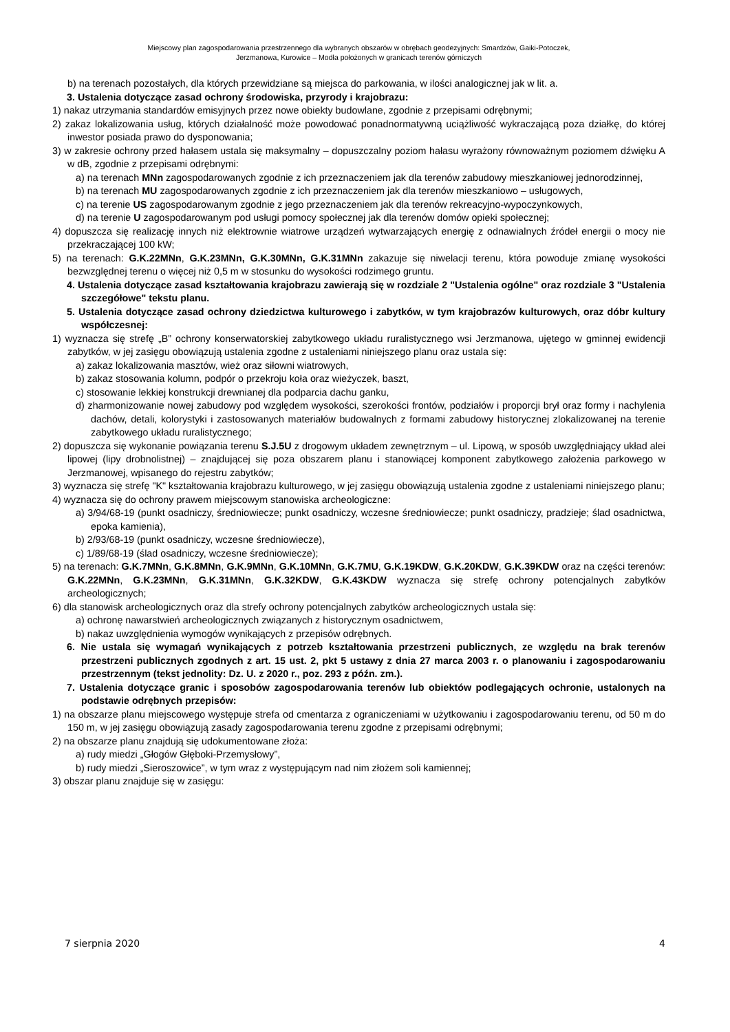Miejscowy plan zagospodarowania przestrzennego dla wybranych obszarów w obrębach geodezyjnych: Smardzów, Gaiki-Potoczek,
Jerzmanowa, Kurowice – Modła położonych w granicach terenów górniczych
b) na terenach pozostałych, dla których przewidziane są miejsca do parkowania, w ilości analogicznej jak w lit. a.
3. Ustalenia dotyczące zasad ochrony środowiska, przyrody i krajobrazu:
1) nakaz utrzymania standardów emisyjnych przez nowe obiekty budowlane, zgodnie z przepisami odrębnymi;
2) zakaz lokalizowania usług, których działalność może powodować ponadnormatywną uciążliwość wykraczającą poza działkę, do której inwestor posiada prawo do dysponowania;
3) w zakresie ochrony przed hałasem ustala się maksymalny – dopuszczalny poziom hałasu wyrażony równoważnym poziomem dźwięku A w dB, zgodnie z przepisami odrębnymi:
a) na terenach MNn zagospodarowanych zgodnie z ich przeznaczeniem jak dla terenów zabudowy mieszkaniowej jednorodzinnej,
b) na terenach MU zagospodarowanych zgodnie z ich przeznaczeniem jak dla terenów mieszkaniowo – usługowych,
c) na terenie US zagospodarowanym zgodnie z jego przeznaczeniem jak dla terenów rekreacyjno-wypoczynkowych,
d) na terenie U zagospodarowanym pod usługi pomocy społecznej jak dla terenów domów opieki społecznej;
4) dopuszcza się realizację innych niż elektrownie wiatrowe urządzeń wytwarzających energię z odnawialnych źródeł energii o mocy nie przekraczającej 100 kW;
5) na terenach: G.K.22MNn, G.K.23MNn, G.K.30MNn, G.K.31MNn zakazuje się niwelacji terenu, która powoduje zmianę wysokości bezwzględnej terenu o więcej niż 0,5 m w stosunku do wysokości rodzimego gruntu.
4. Ustalenia dotyczące zasad kształtowania krajobrazu zawierają się w rozdziale 2 "Ustalenia ogólne" oraz rozdziale 3 "Ustalenia szczegółowe" tekstu planu.
5. Ustalenia dotyczące zasad ochrony dziedzictwa kulturowego i zabytków, w tym krajobrazów kulturowych, oraz dóbr kultury współczesnej:
1) wyznacza się strefę „B” ochrony konserwatorskiej zabytkowego układu ruralistycznego wsi Jerzmanowa, ujętego w gminnej ewidencji zabytków, w jej zasięgu obowiązują ustalenia zgodne z ustaleniami niniejszego planu oraz ustala się:
a) zakaz lokalizowania masztów, wież oraz siłowni wiatrowych,
b) zakaz stosowania kolumn, podpór o przekroju koła oraz wieżyczek, baszt,
c) stosowanie lekkiej konstrukcji drewnianej dla podparcia dachu ganku,
d) zharmonizowanie nowej zabudowy pod względem wysokości, szerokości frontów, podziałów i proporcji brył oraz formy i nachylenia dachów, detali, kolorystyki i zastosowanych materiałów budowalnych z formami zabudowy historycznej zlokalizowanej na terenie zabytkowego układu ruralistycznego;
2) dopuszcza się wykonanie powiązania terenu S.J.5U z drogowym układem zewnętrznym – ul. Lipową, w sposób uwzględniający układ alei lipowej (lipy drobnolistnej) – znajdującej się poza obszarem planu i stanowiącej komponent zabytkowego założenia parkowego w Jerzmanowej, wpisanego do rejestru zabytków;
3) wyznacza się strefę "K" kształtowania krajobrazu kulturowego, w jej zasięgu obowiązują ustalenia zgodne z ustaleniami niniejszego planu;
4) wyznacza się do ochrony prawem miejscowym stanowiska archeologiczne:
a) 3/94/68-19 (punkt osadniczy, średniowiecze; punkt osadniczy, wczesne średniowiecze; punkt osadniczy, pradzieje; ślad osadnictwa, epoka kamienia),
b) 2/93/68-19 (punkt osadniczy, wczesne średniowiecze),
c) 1/89/68-19 (ślad osadniczy, wczesne średniowiecze);
5) na terenach: G.K.7MNn, G.K.8MNn, G.K.9MNn, G.K.10MNn, G.K.7MU, G.K.19KDW, G.K.20KDW, G.K.39KDW oraz na części terenów: G.K.22MNn, G.K.23MNn, G.K.31MNn, G.K.32KDW, G.K.43KDW wyznacza się strefę ochrony potencjalnych zabytków archeologicznych;
6) dla stanowisk archeologicznych oraz dla strefy ochrony potencjalnych zabytków archeologicznych ustala się:
a) ochronę nawarstwień archeologicznych związanych z historycznym osadnictwem,
b) nakaz uwzględnienia wymogów wynikających z przepisów odrębnych.
6. Nie ustala się wymagań wynikających z potrzeb kształtowania przestrzeni publicznych, ze względu na brak terenów przestrzeni publicznych zgodnych z art. 15 ust. 2, pkt 5 ustawy z dnia 27 marca 2003 r. o planowaniu i zagospodarowaniu przestrzennym (tekst jednolity: Dz. U. z 2020 r., poz. 293 z późn. zm.).
7. Ustalenia dotyczące granic i sposobów zagospodarowania terenów lub obiektów podlegających ochronie, ustalonych na podstawie odrębnych przepisów:
1) na obszarze planu miejscowego występuje strefa od cmentarza z ograniczeniami w użytkowaniu i zagospodarowaniu terenu, od 50 m do 150 m, w jej zasięgu obowiązują zasady zagospodarowania terenu zgodne z przepisami odrębnymi;
2) na obszarze planu znajdują się udokumentowane złoża:
a) rudy miedzi „Głogów Głęboki-Przemysłowy”,
b) rudy miedzi „Sieroszowice”, w tym wraz z występującym nad nim złożem soli kamiennej;
3) obszar planu znajduje się w zasięgu:
7 sierpnia 2020 4